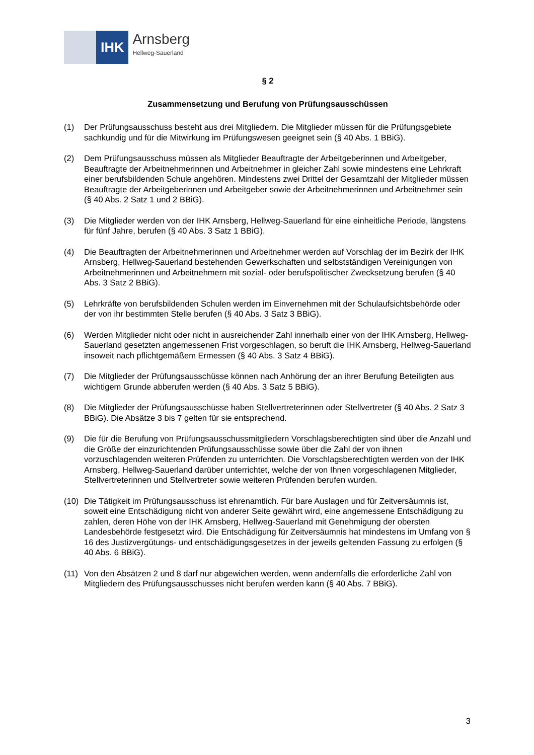IHK
Arnsberg
Hellweg-Sauerland
§ 2
Zusammensetzung und Berufung von Prüfungsausschüssen
(1) Der Prüfungsausschuss besteht aus drei Mitgliedern. Die Mitglieder müssen für die Prüfungsgebiete sachkundig und für die Mitwirkung im Prüfungswesen geeignet sein (§ 40 Abs. 1 BBiG).
(2) Dem Prüfungsausschuss müssen als Mitglieder Beauftragte der Arbeitgeberinnen und Arbeitgeber, Beauftragte der Arbeitnehmerinnen und Arbeitnehmer in gleicher Zahl sowie mindestens eine Lehrkraft einer berufsbildenden Schule angehören. Mindestens zwei Drittel der Gesamtzahl der Mitglieder müssen Beauftragte der Arbeitgeberinnen und Arbeitgeber sowie der Arbeitnehmerinnen und Arbeitnehmer sein (§ 40 Abs. 2 Satz 1 und 2 BBiG).
(3) Die Mitglieder werden von der IHK Arnsberg, Hellweg-Sauerland für eine einheitliche Periode, längstens für fünf Jahre, berufen (§ 40 Abs. 3 Satz 1 BBiG).
(4) Die Beauftragten der Arbeitnehmerinnen und Arbeitnehmer werden auf Vorschlag der im Bezirk der IHK Arnsberg, Hellweg-Sauerland bestehenden Gewerkschaften und selbstständigen Vereinigungen von Arbeitnehmerinnen und Arbeitnehmern mit sozial- oder berufspolitischer Zwecksetzung berufen (§ 40 Abs. 3 Satz 2 BBiG).
(5) Lehrkräfte von berufsbildenden Schulen werden im Einvernehmen mit der Schulaufsichtsbehörde oder der von ihr bestimmten Stelle berufen (§ 40 Abs. 3 Satz 3 BBiG).
(6) Werden Mitglieder nicht oder nicht in ausreichender Zahl innerhalb einer von der IHK Arnsberg, Hellweg-Sauerland gesetzten angemessenen Frist vorgeschlagen, so beruft die IHK Arnsberg, Hellweg-Sauerland insoweit nach pflichtgemäßem Ermessen (§ 40 Abs. 3 Satz 4 BBiG).
(7) Die Mitglieder der Prüfungsausschüsse können nach Anhörung der an ihrer Berufung Beteiligten aus wichtigem Grunde abberufen werden (§ 40 Abs. 3 Satz 5 BBiG).
(8) Die Mitglieder der Prüfungsausschüsse haben Stellvertreterinnen oder Stellvertreter (§ 40 Abs. 2 Satz 3 BBiG). Die Absätze 3 bis 7 gelten für sie entsprechend.
(9) Die für die Berufung von Prüfungsausschussmitgliedern Vorschlagsberechtigten sind über die Anzahl und die Größe der einzurichtenden Prüfungsausschüsse sowie über die Zahl der von ihnen vorzuschlagenden weiteren Prüfenden zu unterrichten. Die Vorschlagsberechtigten werden von der IHK Arnsberg, Hellweg-Sauerland darüber unterrichtet, welche der von Ihnen vorgeschlagenen Mitglieder, Stellvertreterinnen und Stellvertreter sowie weiteren Prüfenden berufen wurden.
(10) Die Tätigkeit im Prüfungsausschuss ist ehrenamtlich. Für bare Auslagen und für Zeitversäumnis ist, soweit eine Entschädigung nicht von anderer Seite gewährt wird, eine angemessene Entschädigung zu zahlen, deren Höhe von der IHK Arnsberg, Hellweg-Sauerland mit Genehmigung der obersten Landesbehörde festgesetzt wird. Die Entschädigung für Zeitversäumnis hat mindestens im Umfang von § 16 des Justizvergütungs- und entschädigungsgesetzes in der jeweils geltenden Fassung zu erfolgen (§ 40 Abs. 6 BBiG).
(11) Von den Absätzen 2 und 8 darf nur abgewichen werden, wenn andernfalls die erforderliche Zahl von Mitgliedern des Prüfungsausschusses nicht berufen werden kann (§ 40 Abs. 7 BBiG).
3